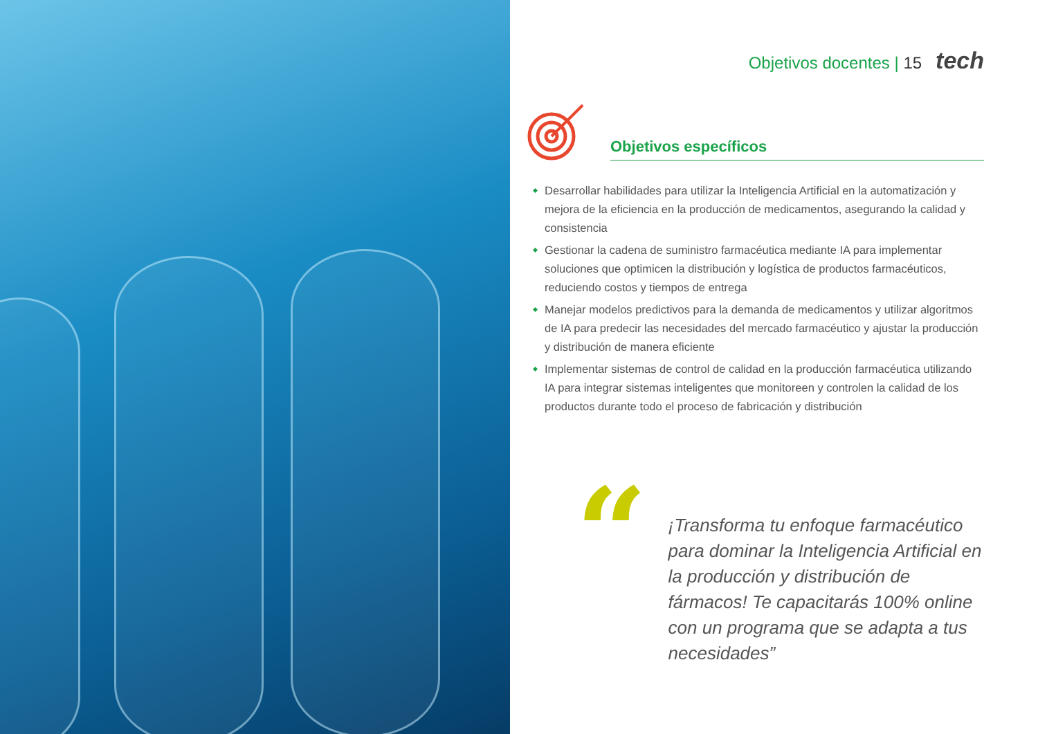Objetivos docentes | 15 tech
Objetivos específicos
Desarrollar habilidades para utilizar la Inteligencia Artificial en la automatización y mejora de la eficiencia en la producción de medicamentos, asegurando la calidad y consistencia
Gestionar la cadena de suministro farmacéutica mediante IA para implementar soluciones que optimicen la distribución y logística de productos farmacéuticos, reduciendo costos y tiempos de entrega
Manejar modelos predictivos para la demanda de medicamentos y utilizar algoritmos de IA para predecir las necesidades del mercado farmacéutico y ajustar la producción y distribución de manera eficiente
Implementar sistemas de control de calidad en la producción farmacéutica utilizando IA para integrar sistemas inteligentes que monitoreen y controlen la calidad de los productos durante todo el proceso de fabricación y distribución
“
¡Transforma tu enfoque farmacéutico para dominar la Inteligencia Artificial en la producción y distribución de fármacos! Te capacitarás 100% online con un programa que se adapta a tus necesidades”